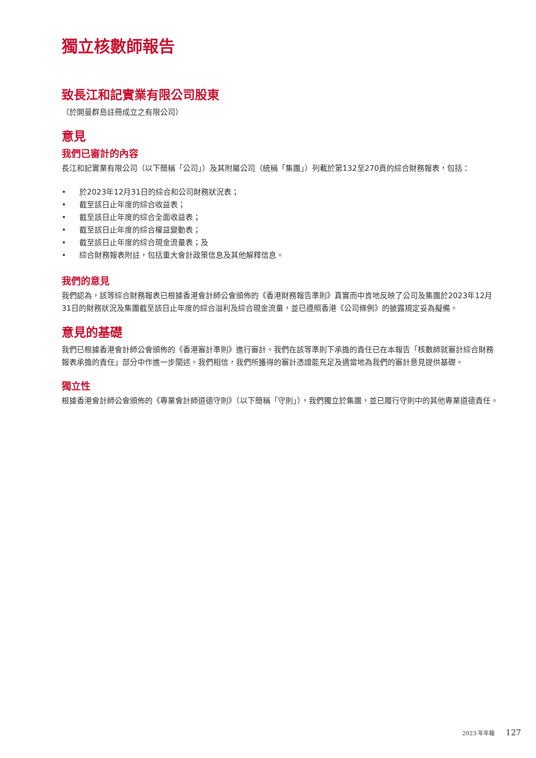獨立核數師報告
致長江和記實業有限公司股東
（於開曼群島註冊成立之有限公司）
意見
我們已審計的內容
長江和記實業有限公司（以下簡稱「公司」）及其附屬公司（統稱「集團」）列載於第132至270頁的綜合財務報表，包括：
• 於2023年12月31日的綜合和公司財務狀況表；
• 截至該日止年度的綜合收益表；
• 截至該日止年度的綜合全面收益表；
• 截至該日止年度的綜合權益變動表；
• 截至該日止年度的綜合現金流量表；及
• 綜合財務報表附註，包括重大會計政策信息及其他解釋信息。
我們的意見
我們認為，該等綜合財務報表已根據香港會計師公會頒佈的《香港財務報告準則》真實而中肯地反映了公司及集團於2023年12月31日的財務狀況及集團截至該日止年度的綜合溢利及綜合現金流量，並已遵照香港《公司條例》的披露規定妥為擬備。
意見的基礎
我們已根據香港會計師公會頒佈的《香港審計準則》進行審計。我們在該等準則下承擔的責任已在本報告「核數師就審計綜合財務報表承擔的責任」部分中作進一步闡述。我們相信，我們所獲得的審計憑證能充足及適當地為我們的審計意見提供基礎。
獨立性
根據香港會計師公會頒佈的《專業會計師道德守則》（以下簡稱「守則」），我們獨立於集團，並已履行守則中的其他專業道德責任。
2023 年年報 127